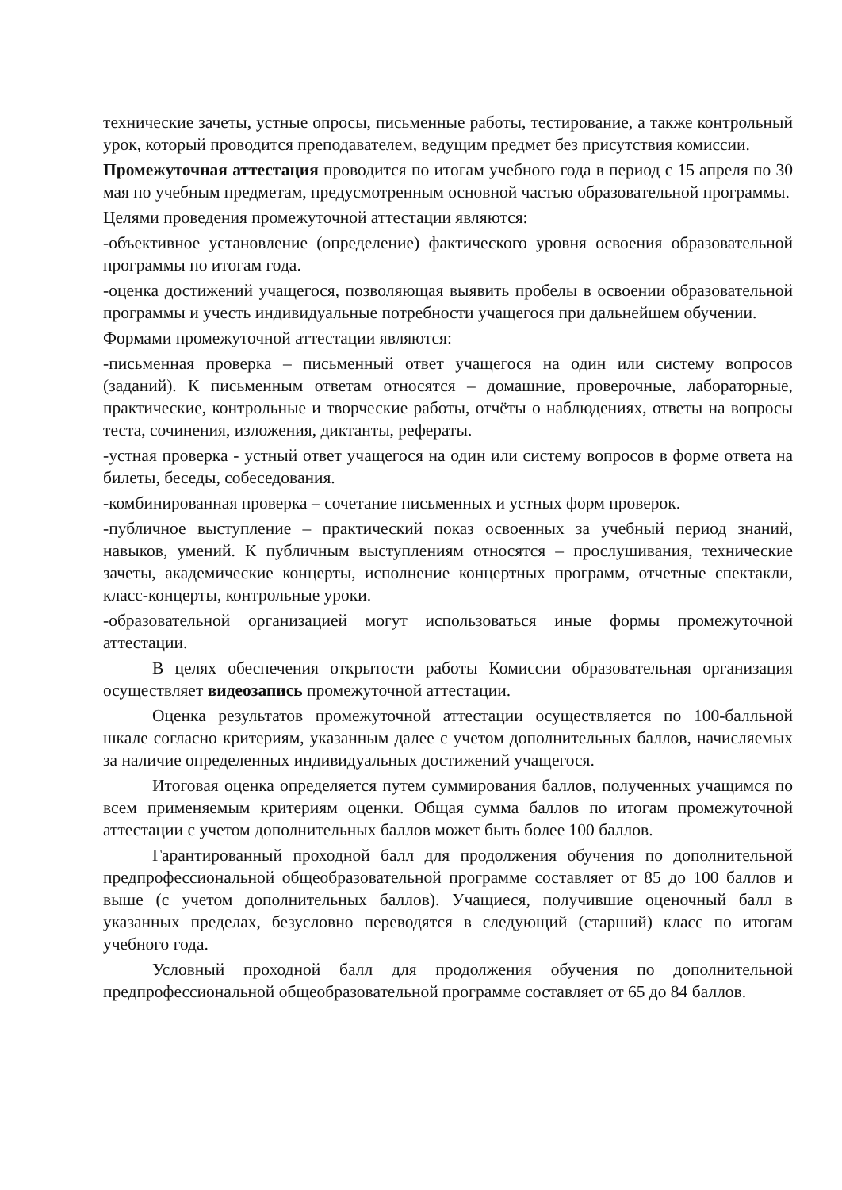технические зачеты, устные опросы, письменные работы, тестирование, а также контрольный урок, который проводится преподавателем, ведущим предмет без присутствия комиссии.
Промежуточная аттестация проводится по итогам учебного года в период с 15 апреля по 30 мая по учебным предметам, предусмотренным основной частью образовательной программы.
Целями проведения промежуточной аттестации являются:
-объективное установление (определение) фактического уровня освоения образовательной программы по итогам года.
-оценка достижений учащегося, позволяющая выявить пробелы в освоении образовательной программы и учесть индивидуальные потребности учащегося при дальнейшем обучении.
Формами промежуточной аттестации являются:
-письменная проверка – письменный ответ учащегося на один или систему вопросов (заданий). К письменным ответам относятся – домашние, проверочные, лабораторные, практические, контрольные и творческие работы, отчёты о наблюдениях, ответы на вопросы теста, сочинения, изложения, диктанты, рефераты.
-устная проверка - устный ответ учащегося на один или систему вопросов в форме ответа на билеты, беседы, собеседования.
-комбинированная проверка – сочетание письменных и устных форм проверок.
-публичное выступление – практический показ освоенных за учебный период знаний, навыков, умений. К публичным выступлениям относятся – прослушивания, технические зачеты, академические концерты, исполнение концертных программ, отчетные спектакли, класс-концерты, контрольные уроки.
-образовательной организацией могут использоваться иные формы промежуточной аттестации.
В целях обеспечения открытости работы Комиссии образовательная организация осуществляет видеозапись промежуточной аттестации.
Оценка результатов промежуточной аттестации осуществляется по 100-балльной шкале согласно критериям, указанным далее с учетом дополнительных баллов, начисляемых за наличие определенных индивидуальных достижений учащегося.
Итоговая оценка определяется путем суммирования баллов, полученных учащимся по всем применяемым критериям оценки. Общая сумма баллов по итогам промежуточной аттестации с учетом дополнительных баллов может быть более 100 баллов.
Гарантированный проходной балл для продолжения обучения по дополнительной предпрофессиональной общеобразовательной программе составляет от 85 до 100 баллов и выше (с учетом дополнительных баллов). Учащиеся, получившие оценочный балл в указанных пределах, безусловно переводятся в следующий (старший) класс по итогам учебного года.
Условный проходной балл для продолжения обучения по дополнительной предпрофессиональной общеобразовательной программе составляет от 65 до 84 баллов.